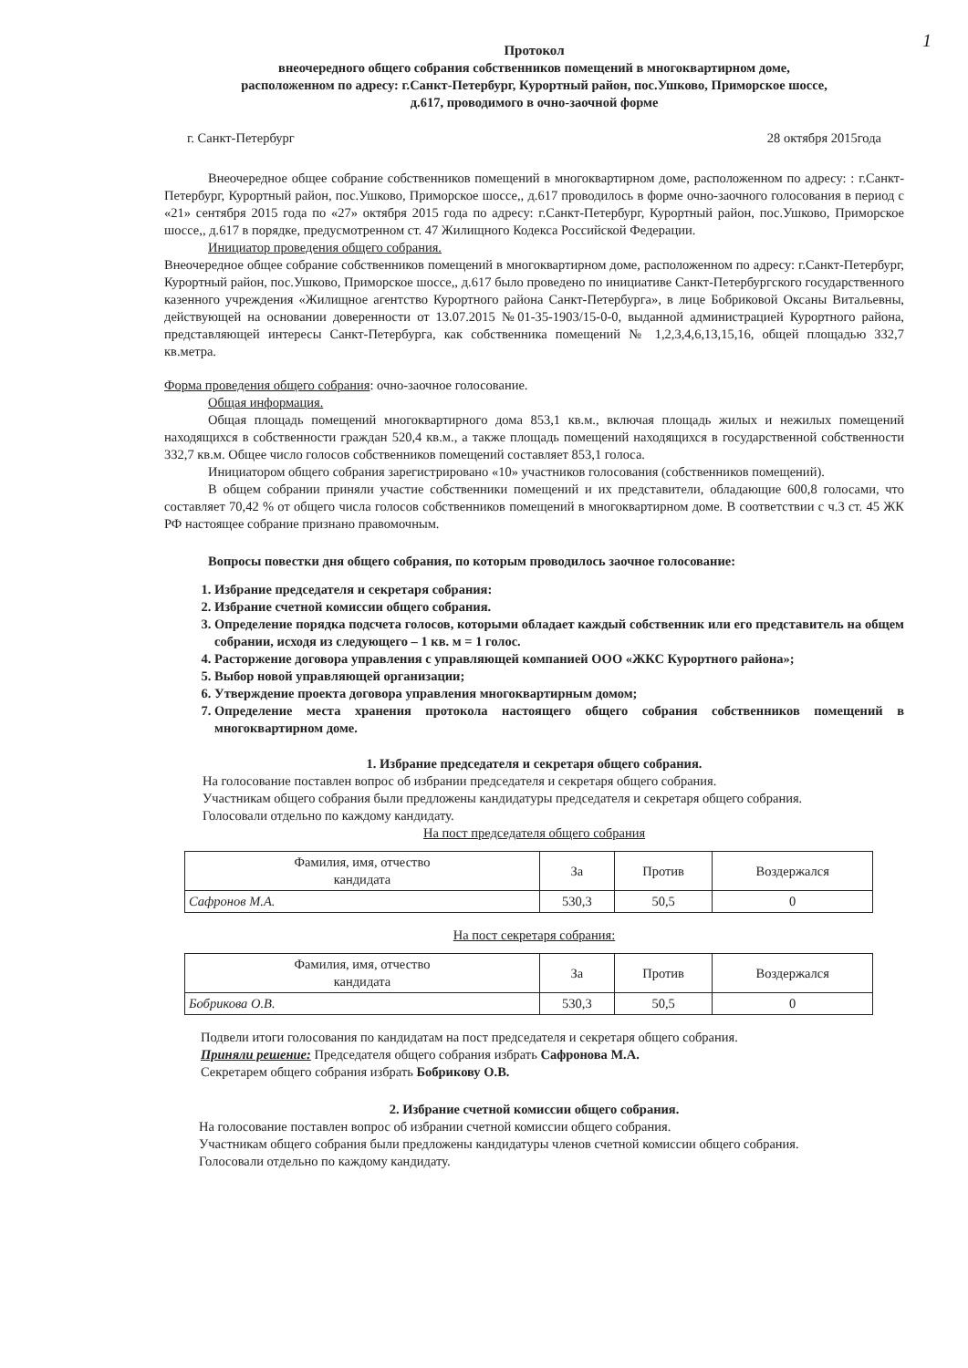1
Протокол
внеочередного общего собрания собственников помещений в многоквартирном доме,
расположенном по адресу: г.Санкт-Петербург, Курортный район, пос.Ушково, Приморское шоссе,
д.617, проводимого в очно-заочной форме
г. Санкт-Петербург 28 октября 2015года
Внеочередное общее собрание собственников помещений в многоквартирном доме, расположенном по адресу: : г.Санкт-Петербург, Курортный район, пос.Ушково, Приморское шоссе,, д.617 проводилось в форме очно-заочного голосования в период с «21» сентября 2015 года по «27» октября 2015 года по адресу: г.Санкт-Петербург, Курортный район, пос.Ушково, Приморское шоссе,, д.617 в порядке, предусмотренном ст. 47 Жилищного Кодекса Российской Федерации.
Инициатор проведения общего собрания.
Внеочередное общее собрание собственников помещений в многоквартирном доме, расположенном по адресу: г.Санкт-Петербург, Курортный район, пос.Ушково, Приморское шоссе,, д.617 было проведено по инициативе Санкт-Петербургского государственного казенного учреждения «Жилищное агентство Курортного района Санкт-Петербурга», в лице Бобриковой Оксаны Витальевны, действующей на основании доверенности от 13.07.2015 №01-35-1903/15-0-0, выданной администрацией Курортного района, представляющей интересы Санкт-Петербурга, как собственника помещений № 1,2,3,4,6,13,15,16, общей площадью 332,7 кв.метра.
Форма проведения общего собрания: очно-заочное голосование.
Общая информация.
Общая площадь помещений многоквартирного дома 853,1 кв.м., включая площадь жилых и нежилых помещений находящихся в собственности граждан 520,4 кв.м., а также площадь помещений находящихся в государственной собственности 332,7 кв.м. Общее число голосов собственников помещений составляет 853,1 голоса.
Инициатором общего собрания зарегистрировано «10» участников голосования (собственников помещений).
В общем собрании приняли участие собственники помещений и их представители, обладающие 600,8 голосами, что составляет 70,42 % от общего числа голосов собственников помещений в многоквартирном доме. В соответствии с ч.3 ст. 45 ЖК РФ настоящее собрание признано правомочным.
Вопросы повестки дня общего собрания, по которым проводилось заочное голосование:
1. Избрание председателя и секретаря собрания:
2. Избрание счетной комиссии общего собрания.
3. Определение порядка подсчета голосов, которыми обладает каждый собственник или его представитель на общем собрании, исходя из следующего – 1 кв. м = 1 голос.
4. Расторжение договора управления с управляющей компанией ООО «ЖКС Курортного района»;
5. Выбор новой управляющей организации;
6. Утверждение проекта договора управления многоквартирным домом;
7. Определение места хранения протокола настоящего общего собрания собственников помещений в многоквартирном доме.
1. Избрание председателя и секретаря общего собрания.
На голосование поставлен вопрос об избрании председателя и секретаря общего собрания.
Участникам общего собрания были предложены кандидатуры председателя и секретаря общего собрания.
Голосовали отдельно по каждому кандидату.
На пост председателя общего собрания
| Фамилия, имя, отчество кандидата | За | Против | Воздержался |
| Сафронов М.А. | 530,3 | 50,5 | 0 |
На пост секретаря собрания:
| Фамилия, имя, отчество кандидата | За | Против | Воздержался |
| Бобрикова О.В. | 530,3 | 50,5 | 0 |
Подвели итоги голосования по кандидатам на пост председателя и секретаря общего собрания.
Приняли решение: Председателя общего собрания избрать Сафронова М.А.
Секретарем общего собрания избрать Бобрикову О.В.
2. Избрание счетной комиссии общего собрания.
На голосование поставлен вопрос об избрании счетной комиссии общего собрания.
Участникам общего собрания были предложены кандидатуры членов счетной комиссии общего собрания.
Голосовали отдельно по каждому кандидату.